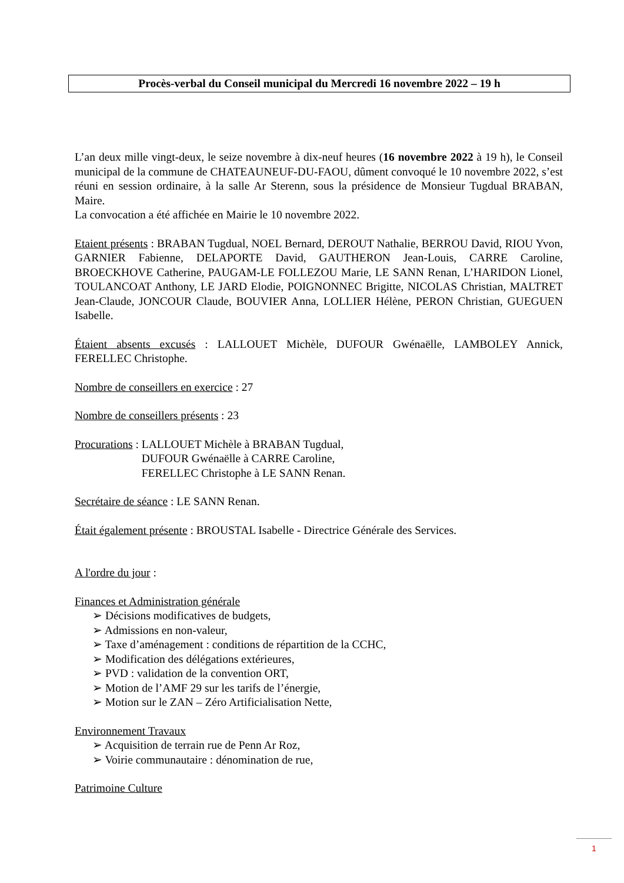Procès-verbal du Conseil municipal du Mercredi 16 novembre 2022 – 19 h
L’an deux mille vingt-deux, le seize novembre à dix-neuf heures (16 novembre 2022 à 19 h), le Conseil municipal de la commune de CHATEAUNEUF-DU-FAOU, dûment convoqué le 10 novembre 2022, s’est réuni en session ordinaire, à la salle Ar Sterenn, sous la présidence de Monsieur Tugdual BRABAN, Maire.
La convocation a été affichée en Mairie le 10 novembre 2022.
Etaient présents : BRABAN Tugdual, NOEL Bernard, DEROUT Nathalie, BERROU David, RIOU Yvon, GARNIER Fabienne, DELAPORTE David, GAUTHERON Jean-Louis, CARRE Caroline, BROECKHOVE Catherine, PAUGAM-LE FOLLEZOU Marie, LE SANN Renan, L’HARIDON Lionel, TOULANCOAT Anthony, LE JARD Elodie, POIGNONNEC Brigitte, NICOLAS Christian, MALTRET Jean-Claude, JONCOUR Claude, BOUVIER Anna, LOLLIER Hélène, PERON Christian, GUEGUEN Isabelle.
Étaient absents excusés : LALLOUET Michèle, DUFOUR Gwénaëlle, LAMBOLEY Annick, FERELLEC Christophe.
Nombre de conseillers en exercice : 27
Nombre de conseillers présents : 23
Procurations : LALLOUET Michèle à BRABAN Tugdual,
DUFOUR Gwénaëlle à CARRE Caroline,
FERELLEC Christophe à LE SANN Renan.
Secrétaire de séance : LE SANN Renan.
Était également présente : BROUSTAL Isabelle - Directrice Générale des Services.
A l'ordre du jour :
Finances et Administration générale
➢ Décisions modificatives de budgets,
➢ Admissions en non-valeur,
➢ Taxe d’aménagement : conditions de répartition de la CCHC,
➢ Modification des délégations extérieures,
➢ PVD : validation de la convention ORT,
➢ Motion de l’AMF 29 sur les tarifs de l’énergie,
➢ Motion sur le ZAN – Zéro Artificialisation Nette,
Environnement Travaux
➢ Acquisition de terrain rue de Penn Ar Roz,
➢ Voirie communautaire : dénomination de rue,
Patrimoine Culture
1